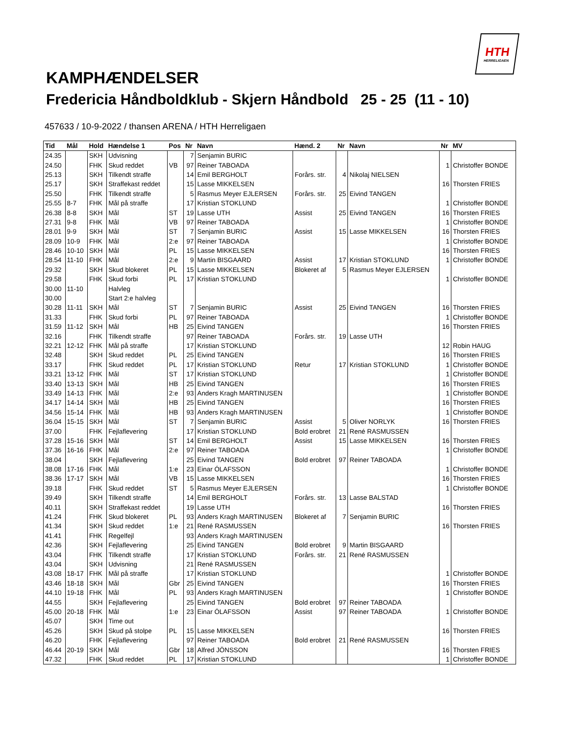HTH
HERRELIGAEN
KAMPHÆNDELSER
Fredericia Håndboldklub - Skjern Håndbold 25 - 25 (11 - 10)
457633 / 10-9-2022 / thansen ARENA / HTH Herreligaen
| Tid | Mål | Hold | Hændelse 1 | Pos | Nr | Navn | Hænd. 2 | Nr | Navn | Nr | MV |
| --- | --- | --- | --- | --- | --- | --- | --- | --- | --- | --- | --- |
| 24.35 | | SKH | Udvisning | | 7 | Senjamin BURIC | | | | | |
| 24.50 | | FHK | Skud reddet | VB | 97 | Reiner TABOADA | | | | 1 | Christoffer BONDE |
| 25.13 | | SKH | Tilkendt straffe | | 14 | Emil BERGHOLT | Forårs. str. | 4 | Nikolaj NIELSEN | | |
| 25.17 | | SKH | Straffekast reddet | | 15 | Lasse MIKKELSEN | | | | 16 | Thorsten FRIES |
| 25.50 | | FHK | Tilkendt straffe | | 5 | Rasmus Meyer EJLERSEN | Forårs. str. | 25 | Eivind TANGEN | | |
| 25.55 | 8-7 | FHK | Mål på straffe | | 17 | Kristian STOKLUND | | | | 1 | Christoffer BONDE |
| 26.38 | 8-8 | SKH | Mål | ST | 19 | Lasse UTH | Assist | 25 | Eivind TANGEN | 16 | Thorsten FRIES |
| 27.31 | 9-8 | FHK | Mål | VB | 97 | Reiner TABOADA | | | | 1 | Christoffer BONDE |
| 28.01 | 9-9 | SKH | Mål | ST | 7 | Senjamin BURIC | Assist | 15 | Lasse MIKKELSEN | 16 | Thorsten FRIES |
| 28.09 | 10-9 | FHK | Mål | 2:e | 97 | Reiner TABOADA | | | | 1 | Christoffer BONDE |
| 28.46 | 10-10 | SKH | Mål | PL | 15 | Lasse MIKKELSEN | | | | 16 | Thorsten FRIES |
| 28.54 | 11-10 | FHK | Mål | 2:e | 9 | Martin BISGAARD | Assist | 17 | Kristian STOKLUND | 1 | Christoffer BONDE |
| 29.32 | | SKH | Skud blokeret | PL | 15 | Lasse MIKKELSEN | Blokeret af | 5 | Rasmus Meyer EJLERSEN | | |
| 29.58 | | FHK | Skud forbi | PL | 17 | Kristian STOKLUND | | | | 1 | Christoffer BONDE |
| 30.00 | 11-10 | | Halvleg | | | | | | | | |
| 30.00 | | | Start 2:e halvleg | | | | | | | | |
| 30.28 | 11-11 | SKH | Mål | ST | 7 | Senjamin BURIC | Assist | 25 | Eivind TANGEN | 16 | Thorsten FRIES |
| 31.33 | | FHK | Skud forbi | PL | 97 | Reiner TABOADA | | | | 1 | Christoffer BONDE |
| 31.59 | 11-12 | SKH | Mål | HB | 25 | Eivind TANGEN | | | | 16 | Thorsten FRIES |
| 32.16 | | FHK | Tilkendt straffe | | 97 | Reiner TABOADA | Forårs. str. | 19 | Lasse UTH | | |
| 32.21 | 12-12 | FHK | Mål på straffe | | 17 | Kristian STOKLUND | | | | 12 | Robin HAUG |
| 32.48 | | SKH | Skud reddet | PL | 25 | Eivind TANGEN | | | | 16 | Thorsten FRIES |
| 33.17 | | FHK | Skud reddet | PL | 17 | Kristian STOKLUND | Retur | 17 | Kristian STOKLUND | 1 | Christoffer BONDE |
| 33.21 | 13-12 | FHK | Mål | ST | 17 | Kristian STOKLUND | | | | 1 | Christoffer BONDE |
| 33.40 | 13-13 | SKH | Mål | HB | 25 | Eivind TANGEN | | | | 16 | Thorsten FRIES |
| 33.49 | 14-13 | FHK | Mål | 2:e | 93 | Anders Kragh MARTINUSEN | | | | 1 | Christoffer BONDE |
| 34.17 | 14-14 | SKH | Mål | HB | 25 | Eivind TANGEN | | | | 16 | Thorsten FRIES |
| 34.56 | 15-14 | FHK | Mål | HB | 93 | Anders Kragh MARTINUSEN | | | | 1 | Christoffer BONDE |
| 36.04 | 15-15 | SKH | Mål | ST | 7 | Senjamin BURIC | Assist | 5 | Oliver NORLYK | 16 | Thorsten FRIES |
| 37.00 | | FHK | Fejlaflevering | | 17 | Kristian STOKLUND | Bold erobret | 21 | René RASMUSSEN | | |
| 37.28 | 15-16 | SKH | Mål | ST | 14 | Emil BERGHOLT | Assist | 15 | Lasse MIKKELSEN | 16 | Thorsten FRIES |
| 37.36 | 16-16 | FHK | Mål | 2:e | 97 | Reiner TABOADA | | | | 1 | Christoffer BONDE |
| 38.04 | | SKH | Fejlaflevering | | 25 | Eivind TANGEN | Bold erobret | 97 | Reiner TABOADA | | |
| 38.08 | 17-16 | FHK | Mål | 1:e | 23 | Einar ÓLAFSSON | | | | 1 | Christoffer BONDE |
| 38.36 | 17-17 | SKH | Mål | VB | 15 | Lasse MIKKELSEN | | | | 16 | Thorsten FRIES |
| 39.18 | | FHK | Skud reddet | ST | 5 | Rasmus Meyer EJLERSEN | | | | 1 | Christoffer BONDE |
| 39.49 | | SKH | Tilkendt straffe | | 14 | Emil BERGHOLT | Forårs. str. | 13 | Lasse BALSTAD | | |
| 40.11 | | SKH | Straffekast reddet | | 19 | Lasse UTH | | | | 16 | Thorsten FRIES |
| 41.24 | | FHK | Skud blokeret | PL | 93 | Anders Kragh MARTINUSEN | Blokeret af | 7 | Senjamin BURIC | | |
| 41.34 | | SKH | Skud reddet | 1:e | 21 | René RASMUSSEN | | | | 16 | Thorsten FRIES |
| 41.41 | | FHK | Regelfejl | | 93 | Anders Kragh MARTINUSEN | | | | | |
| 42.36 | | SKH | Fejlaflevering | | 25 | Eivind TANGEN | Bold erobret | 9 | Martin BISGAARD | | |
| 43.04 | | FHK | Tilkendt straffe | | 17 | Kristian STOKLUND | Forårs. str. | 21 | René RASMUSSEN | | |
| 43.04 | | SKH | Udvisning | | 21 | René RASMUSSEN | | | | | |
| 43.08 | 18-17 | FHK | Mål på straffe | | 17 | Kristian STOKLUND | | | | 1 | Christoffer BONDE |
| 43.46 | 18-18 | SKH | Mål | Gbr | 25 | Eivind TANGEN | | | | 16 | Thorsten FRIES |
| 44.10 | 19-18 | FHK | Mål | PL | 93 | Anders Kragh MARTINUSEN | | | | 1 | Christoffer BONDE |
| 44.55 | | SKH | Fejlaflevering | | 25 | Eivind TANGEN | Bold erobret | 97 | Reiner TABOADA | | |
| 45.00 | 20-18 | FHK | Mål | 1:e | 23 | Einar ÓLAFSSON | Assist | 97 | Reiner TABOADA | 1 | Christoffer BONDE |
| 45.07 | | SKH | Time out | | | | | | | | |
| 45.26 | | SKH | Skud på stolpe | PL | 15 | Lasse MIKKELSEN | | | | 16 | Thorsten FRIES |
| 46.20 | | FHK | Fejlaflevering | | 97 | Reiner TABOADA | Bold erobret | 21 | René RASMUSSEN | | |
| 46.44 | 20-19 | SKH | Mål | Gbr | 18 | Alfred JÖNSSON | | | | 16 | Thorsten FRIES |
| 47.32 | | FHK | Skud reddet | PL | 17 | Kristian STOKLUND | | | | 1 | Christoffer BONDE |